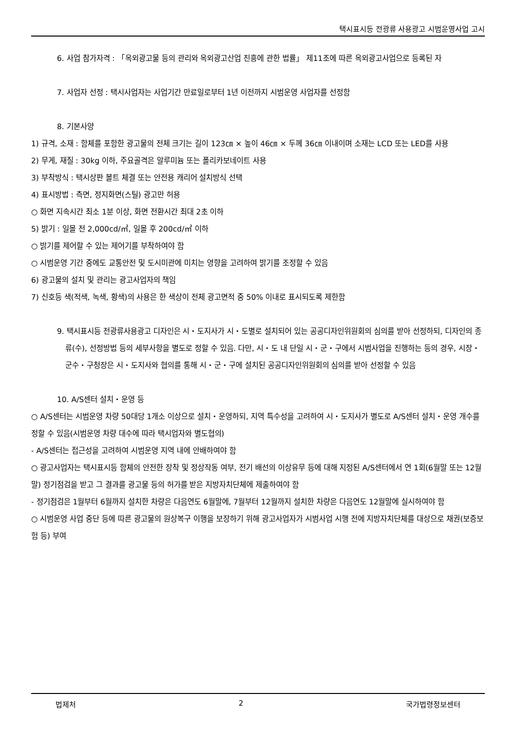택시표시등 전광류 사용광고 시범운영사업 고시
6. 사업 참가자격 : 「옥외광고물 등의 관리와 옥외광고산업 진흥에 관한 법률」 제11조에 따른 옥외광고사업으로 등록된 자
7. 사업자 선정 : 택시사업자는 사업기간 만료일로부터 1년 이전까지 시범운영 사업자를 선정함
8. 기본사양
1) 규격, 소재 : 함체를 포함한 광고물의 전체 크기는 길이 123㎝ × 높이 46㎝ × 두께 36㎝ 이내이며 소재는 LCD 또는 LED를 사용
2) 무게, 재질 : 30kg 이하, 주요골격은 알루미늄 또는 폴리카보네이트 사용
3) 부착방식 : 택시상판 볼트 체결 또는 안전용 캐리어 설치방식 선택
4) 표시방법 : 측면, 정지화면(스틸) 광고만 허용
○ 화면 지속시간 최소 1분 이상, 화면 전환시간 최대 2초 이하
5) 밝기 : 일몰 전 2,000cd/㎡, 일몰 후 200cd/㎡ 이하
○ 밝기를 제어할 수 있는 제어기를 부착하여야 함
○ 시범운영 기간 중에도 교통안전 및 도시미관에 미치는 영향을 고려하여 밝기를 조정할 수 있음
6) 광고물의 설치 및 관리는 광고사업자의 책임
7) 신호등 색(적색, 녹색, 황색)의 사용은 한 색상이 전체 광고면적 중 50% 이내로 표시되도록 제한함
9. 택시표시등 전광류사용광고 디자인은 시・도지사가 시・도별로 설치되어 있는 공공디자인위원회의 심의를 받아 선정하되, 디자인의 종류(수), 선정방법 등의 세부사항을 별도로 정할 수 있음. 다만, 시・도 내 단일 시・군・구에서 시범사업을 진행하는 등의 경우, 시장・군수・구청장은 시・도지사와 협의를 통해 시・군・구에 설치된 공공디자인위원회의 심의를 받아 선정할 수 있음
10. A/S센터 설치・운영 등
○ A/S센터는 시범운영 차량 50대당 1개소 이상으로 설치・운영하되, 지역 특수성을 고려하여 시・도지사가 별도로 A/S센터 설치・운영 개수를 정할 수 있음(시범운영 차량 대수에 따라 택시업자와 별도협의)
- A/S센터는 접근성을 고려하여 시범운영 지역 내에 안배하여야 함
○ 광고사업자는 택시표시등 함체의 안전한 장착 및 정상작동 여부, 전기 배선의 이상유무 등에 대해 지정된 A/S센터에서 연 1회(6월말 또는 12월말) 정기점검을 받고 그 결과를 광고물 등의 허가를 받은 지방자치단체에 제출하여야 함
- 정기점검은 1월부터 6월까지 설치한 차량은 다음연도 6월말에, 7월부터 12월까지 설치한 차량은 다음연도 12월말에 실시하여야 함
○ 시범운영 사업 중단 등에 따른 광고물의 원상복구 이행을 보장하기 위해 광고사업자가 시범사업 시행 전에 지방자치단체를 대상으로 채권(보증보험 등) 부여
법제처 2 국가법령정보센터